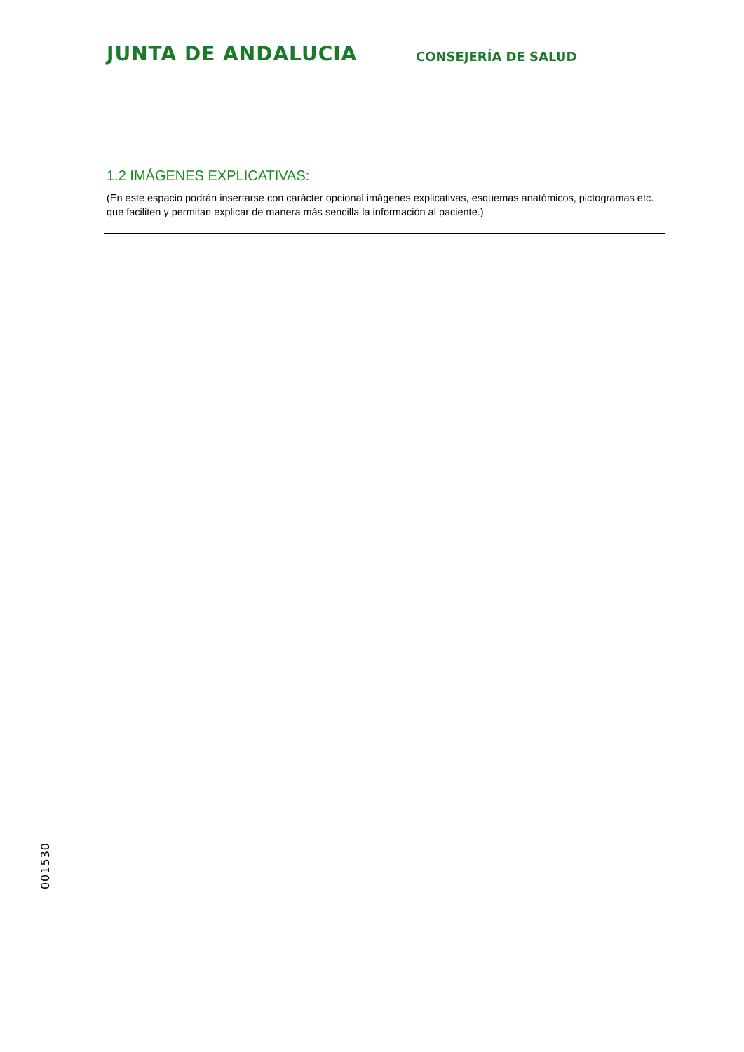JUNTA DE ANDALUCIA
CONSEJERÍA DE SALUD
1.2 IMÁGENES EXPLICATIVAS:
(En este espacio podrán insertarse con carácter opcional imágenes explicativas, esquemas anatómicos, pictogramas etc. que faciliten y permitan explicar de manera más sencilla la información al paciente.)
001530